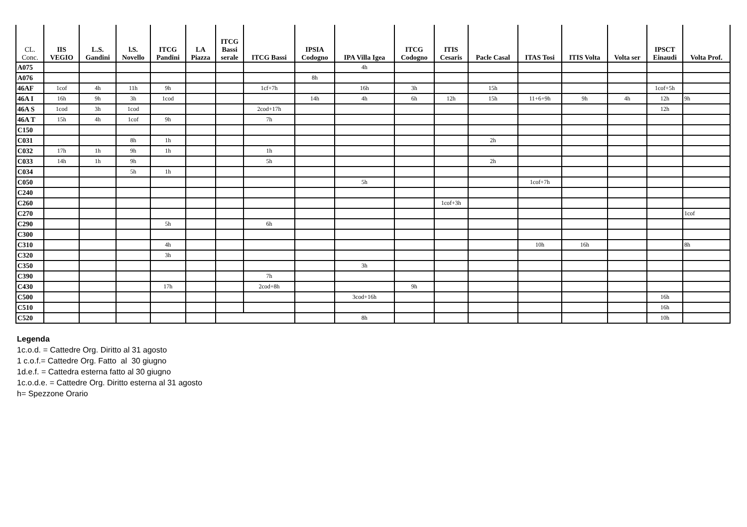| CL. Conc. | IIS VEGIO | L.S. Gandini | l.S. Novello | ITCG Pandini | LA Piazza | ITCG Bassi serale | ITCG Bassi | IPSIA Codogno | IPA Villa Igea | ITCG Codogno | ITIS Cesaris | Pacle Casal | ITAS Tosi | ITIS Volta | Volta ser | IPSCT Einaudi | Volta Prof. |
| --- | --- | --- | --- | --- | --- | --- | --- | --- | --- | --- | --- | --- | --- | --- | --- | --- | --- |
| A075 | | | | | | | | | 4h | | | | | | | | |
| A076 | | | | | | | | 8h | | | | | | | | | |
| 46AF | 1cof | 4h | 11h | 9h | | | 1cf+7h | | 16h | 3h | | 15h | | | | 1cof+5h | |
| 46A I | 16h | 9h | 3h | 1cod | | | | 14h | 4h | 6h | 12h | 15h | 11+6+9h | 9h | 4h | 12h | 9h |
| 46A S | 1cod | 3h | 1cod | | | | 2cod+17h | | | | | | | | | 12h | |
| 46A T | 15h | 4h | 1cof | 9h | | | 7h | | | | | | | | | | |
| C150 | | | | | | | | | | | | | | | | | |
| C031 | | | 8h | 1h | | | | | | | | 2h | | | | | |
| C032 | 17h | 1h | 9h | 1h | | | 1h | | | | | | | | | | |
| C033 | 14h | 1h | 9h | | | | 5h | | | | | 2h | | | | | |
| C034 | | | 5h | 1h | | | | | | | | | | | | | |
| C050 | | | | | | | | | 5h | | | | 1cof+7h | | | | |
| C240 | | | | | | | | | | | | | | | | | |
| C260 | | | | | | | | | | | 1cof+3h | | | | | | |
| C270 | | | | | | | | | | | | | | | | | 1cof |
| C290 | | | | 5h | | | 6h | | | | | | | | | | |
| C300 | | | | | | | | | | | | | | | | | |
| C310 | | | | 4h | | | | | | | | | 10h | 16h | | | 8h |
| C320 | | | | 3h | | | | | | | | | | | | | |
| C350 | | | | | | | | | 3h | | | | | | | | |
| C390 | | | | | | | 7h | | | | | | | | | | |
| C430 | | | | 17h | | | 2cod+8h | | | 9h | | | | | | | |
| C500 | | | | | | | | | 3cod+16h | | | | | | | 16h | |
| C510 | | | | | | | | | | | | | | | | 16h | |
| C520 | | | | | | | | | 8h | | | | | | | 10h | |
Legenda
1c.o.d. = Cattedre Org. Diritto al 31 agosto
1 c.o.f.= Cattedre Org. Fatto al 30 giugno
1d.e.f. = Cattedra esterna fatto al 30 giugno
1c.o.d.e. = Cattedre Org. Diritto esterna al 31 agosto
h= Spezzone Orario